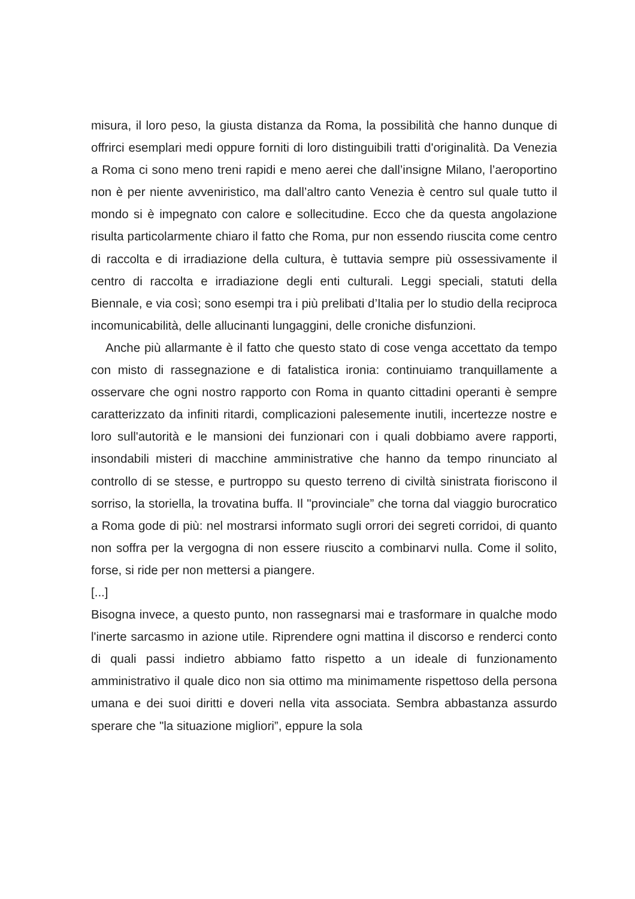misura, il loro peso, la giusta distanza da Roma, la possibilità che hanno dunque di offrirci esemplari medi oppure forniti di loro distinguibili tratti d'originalità. Da Venezia a Roma ci sono meno treni rapidi e meno aerei che dall’insigne Milano, l’aeroportino non è per niente avveniristico, ma dall’altro canto Venezia è centro sul quale tutto il mondo si è impegnato con calore e sollecitudine. Ecco che da questa angolazione risulta particolarmente chiaro il fatto che Roma, pur non essendo riuscita come centro di raccolta e di irradiazione della cultura, è tuttavia sempre più ossessivamente il centro di raccolta e irradiazione degli enti culturali. Leggi speciali, statuti della Biennale, e via così; sono esempi tra i più prelibati d’Italia per lo studio della reciproca incomunicabilità, delle allucinanti lungaggini, delle croniche disfunzioni.
Anche più allarmante è il fatto che questo stato di cose venga accettato da tempo con misto di rassegnazione e di fatalistica ironia: continuiamo tranquillamente a osservare che ogni nostro rapporto con Roma in quanto cittadini operanti è sempre caratterizzato da infiniti ritardi, complicazioni palesemente inutili, incertezze nostre e loro sull'autorità e le mansioni dei funzionari con i quali dobbiamo avere rapporti, insondabili misteri di macchine amministrative che hanno da tempo rinunciato al controllo di se stesse, e purtroppo su questo terreno di civiltà sinistrata fioriscono il sorriso, la storiella, la trovatina buffa. Il "provinciale” che torna dal viaggio burocratico a Roma gode di più: nel mostrarsi informato sugli orrori dei segreti corridoi, di quanto non soffra per la vergogna di non essere riuscito a combinarvi nulla. Come il solito, forse, si ride per non mettersi a piangere.
[...]
Bisogna invece, a questo punto, non rassegnarsi mai e trasformare in qualche modo l'inerte sarcasmo in azione utile. Riprendere ogni mattina il discorso e renderci conto di quali passi indietro abbiamo fatto rispetto a un ideale di funzionamento amministrativo il quale dico non sia ottimo ma minimamente rispettoso della persona umana e dei suoi diritti e doveri nella vita associata. Sembra abbastanza assurdo sperare che "la situazione migliori”, eppure la sola